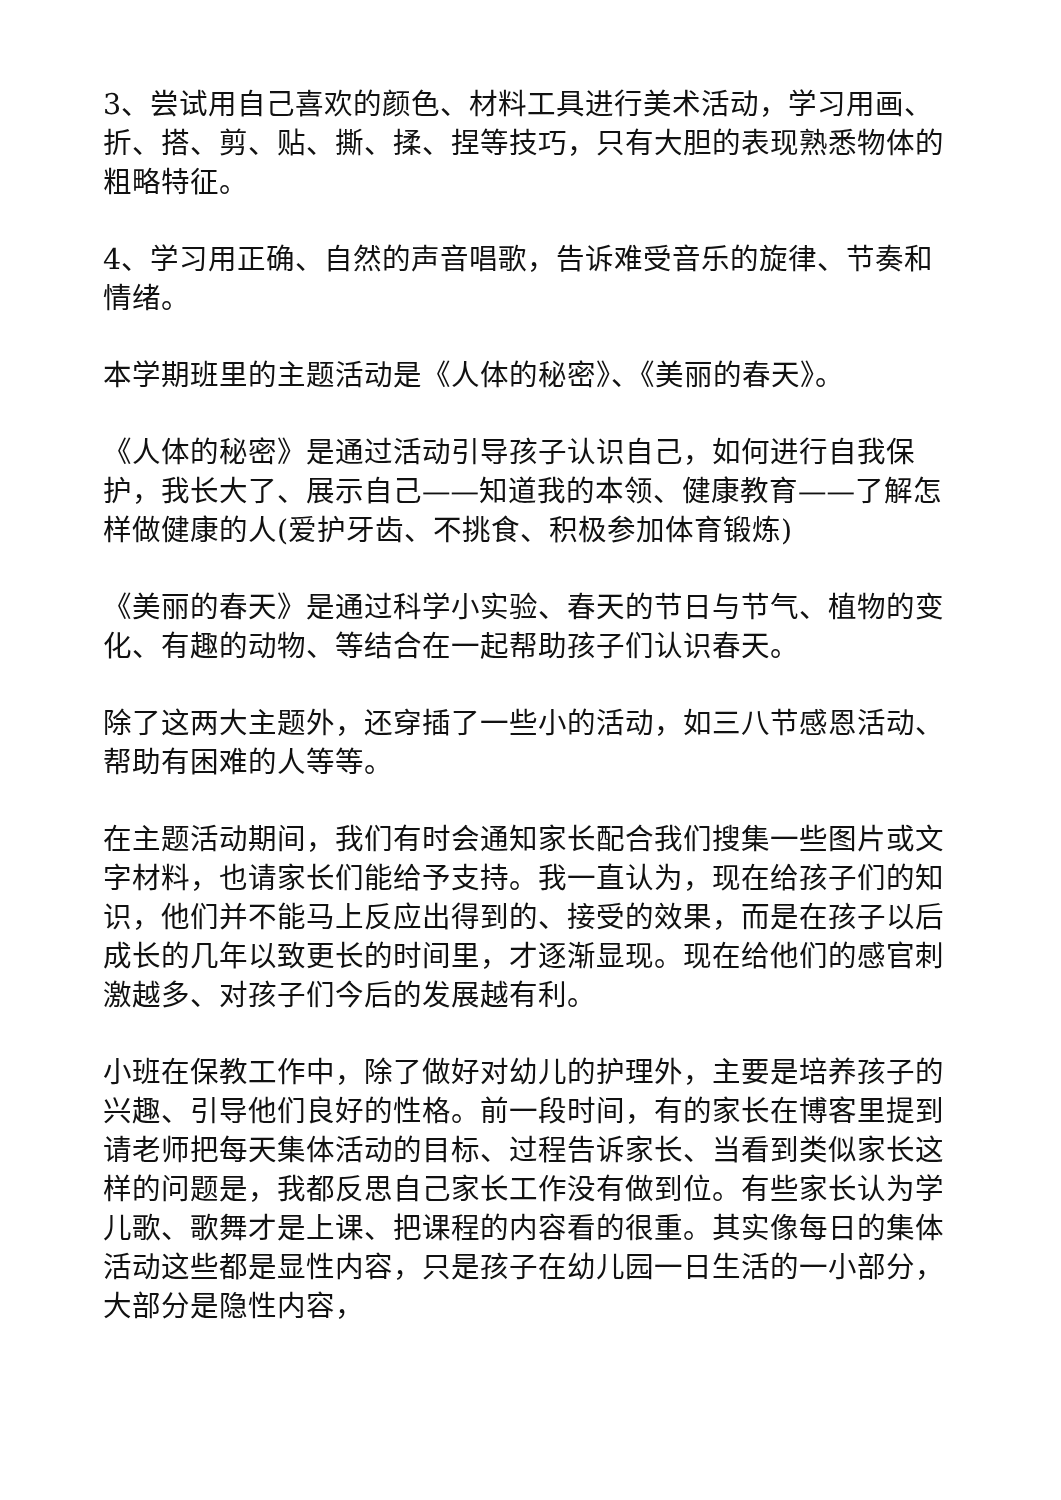3、尝试用自己喜欢的颜色、材料工具进行美术活动，学习用画、折、搭、剪、贴、撕、揉、捏等技巧，只有大胆的表现熟悉物体的粗略特征。
4、学习用正确、自然的声音唱歌，告诉难受音乐的旋律、节奏和情绪。
本学期班里的主题活动是《人体的秘密》、《美丽的春天》。
《人体的秘密》是通过活动引导孩子认识自己，如何进行自我保护，我长大了、展示自己——知道我的本领、健康教育——了解怎样做健康的人(爱护牙齿、不挑食、积极参加体育锻炼)
《美丽的春天》是通过科学小实验、春天的节日与节气、植物的变化、有趣的动物、等结合在一起帮助孩子们认识春天。
除了这两大主题外，还穿插了一些小的活动，如三八节感恩活动、帮助有困难的人等等。
在主题活动期间，我们有时会通知家长配合我们搜集一些图片或文字材料，也请家长们能给予支持。我一直认为，现在给孩子们的知识，他们并不能马上反应出得到的、接受的效果，而是在孩子以后成长的几年以致更长的时间里，才逐渐显现。现在给他们的感官刺激越多、对孩子们今后的发展越有利。
小班在保教工作中，除了做好对幼儿的护理外，主要是培养孩子的兴趣、引导他们良好的性格。前一段时间，有的家长在博客里提到请老师把每天集体活动的目标、过程告诉家长、当看到类似家长这样的问题是，我都反思自己家长工作没有做到位。有些家长认为学儿歌、歌舞才是上课、把课程的内容看的很重。其实像每日的集体活动这些都是显性内容，只是孩子在幼儿园一日生活的一小部分，大部分是隐性内容，